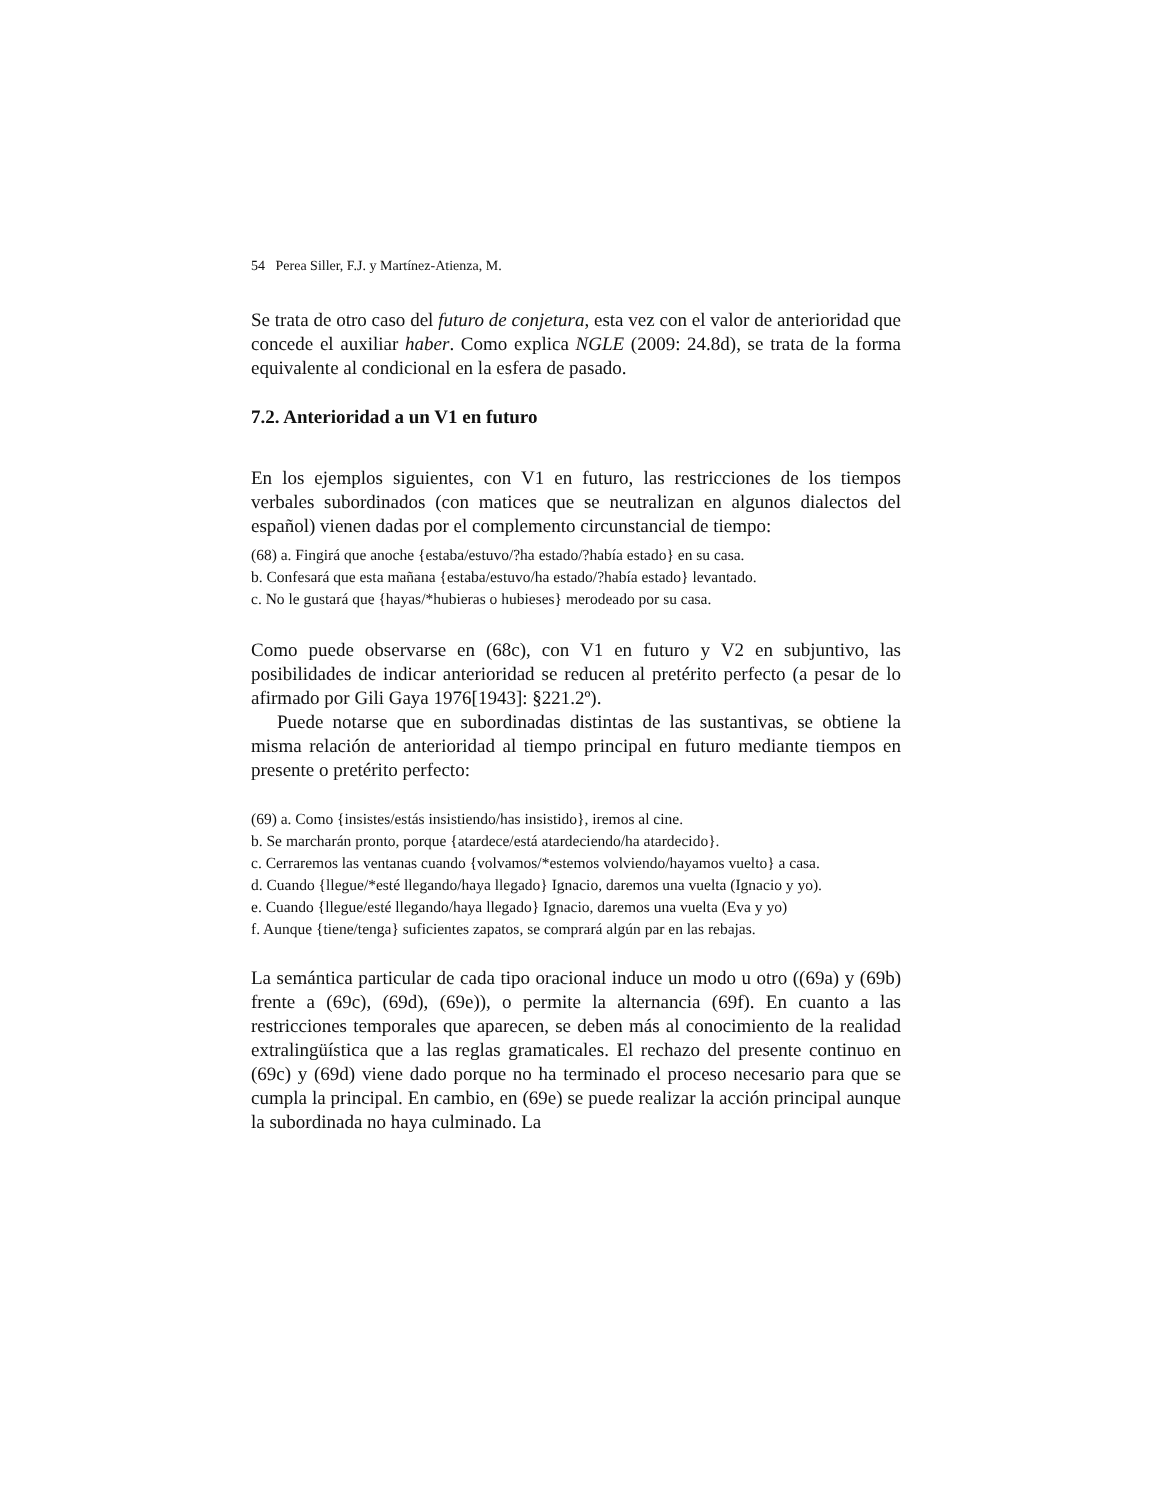54 Perea Siller, F.J. y Martínez-Atienza, M.
Se trata de otro caso del futuro de conjetura, esta vez con el valor de anterioridad que concede el auxiliar haber. Como explica NGLE (2009: 24.8d), se trata de la forma equivalente al condicional en la esfera de pasado.
7.2. Anterioridad a un V1 en futuro
En los ejemplos siguientes, con V1 en futuro, las restricciones de los tiempos verbales subordinados (con matices que se neutralizan en algunos dialectos del español) vienen dadas por el complemento circunstancial de tiempo:
(68) a. Fingirá que anoche {estaba/estuvo/?ha estado/?había estado} en su casa.
b. Confesará que esta mañana {estaba/estuvo/ha estado/?había estado} levantado.
c. No le gustará que {hayas/*hubieras o hubieses} merodeado por su casa.
Como puede observarse en (68c), con V1 en futuro y V2 en subjuntivo, las posibilidades de indicar anterioridad se reducen al pretérito perfecto (a pesar de lo afirmado por Gili Gaya 1976[1943]: §221.2º).
Puede notarse que en subordinadas distintas de las sustantivas, se obtiene la misma relación de anterioridad al tiempo principal en futuro mediante tiempos en presente o pretérito perfecto:
(69) a. Como {insistes/estás insistiendo/has insistido}, iremos al cine.
b. Se marcharán pronto, porque {atardece/está atardeciendo/ha atardecido}.
c. Cerraremos las ventanas cuando {volvamos/*estemos volviendo/hayamos vuelto} a casa.
d. Cuando {llegue/*esté llegando/haya llegado} Ignacio, daremos una vuelta (Ignacio y yo).
e. Cuando {llegue/esté llegando/haya llegado} Ignacio, daremos una vuelta (Eva y yo)
f. Aunque {tiene/tenga} suficientes zapatos, se comprará algún par en las rebajas.
La semántica particular de cada tipo oracional induce un modo u otro ((69a) y (69b) frente a (69c), (69d), (69e)), o permite la alternancia (69f). En cuanto a las restricciones temporales que aparecen, se deben más al conocimiento de la realidad extralingüística que a las reglas gramaticales. El rechazo del presente continuo en (69c) y (69d) viene dado porque no ha terminado el proceso necesario para que se cumpla la principal. En cambio, en (69e) se puede realizar la acción principal aunque la subordinada no haya culminado. La